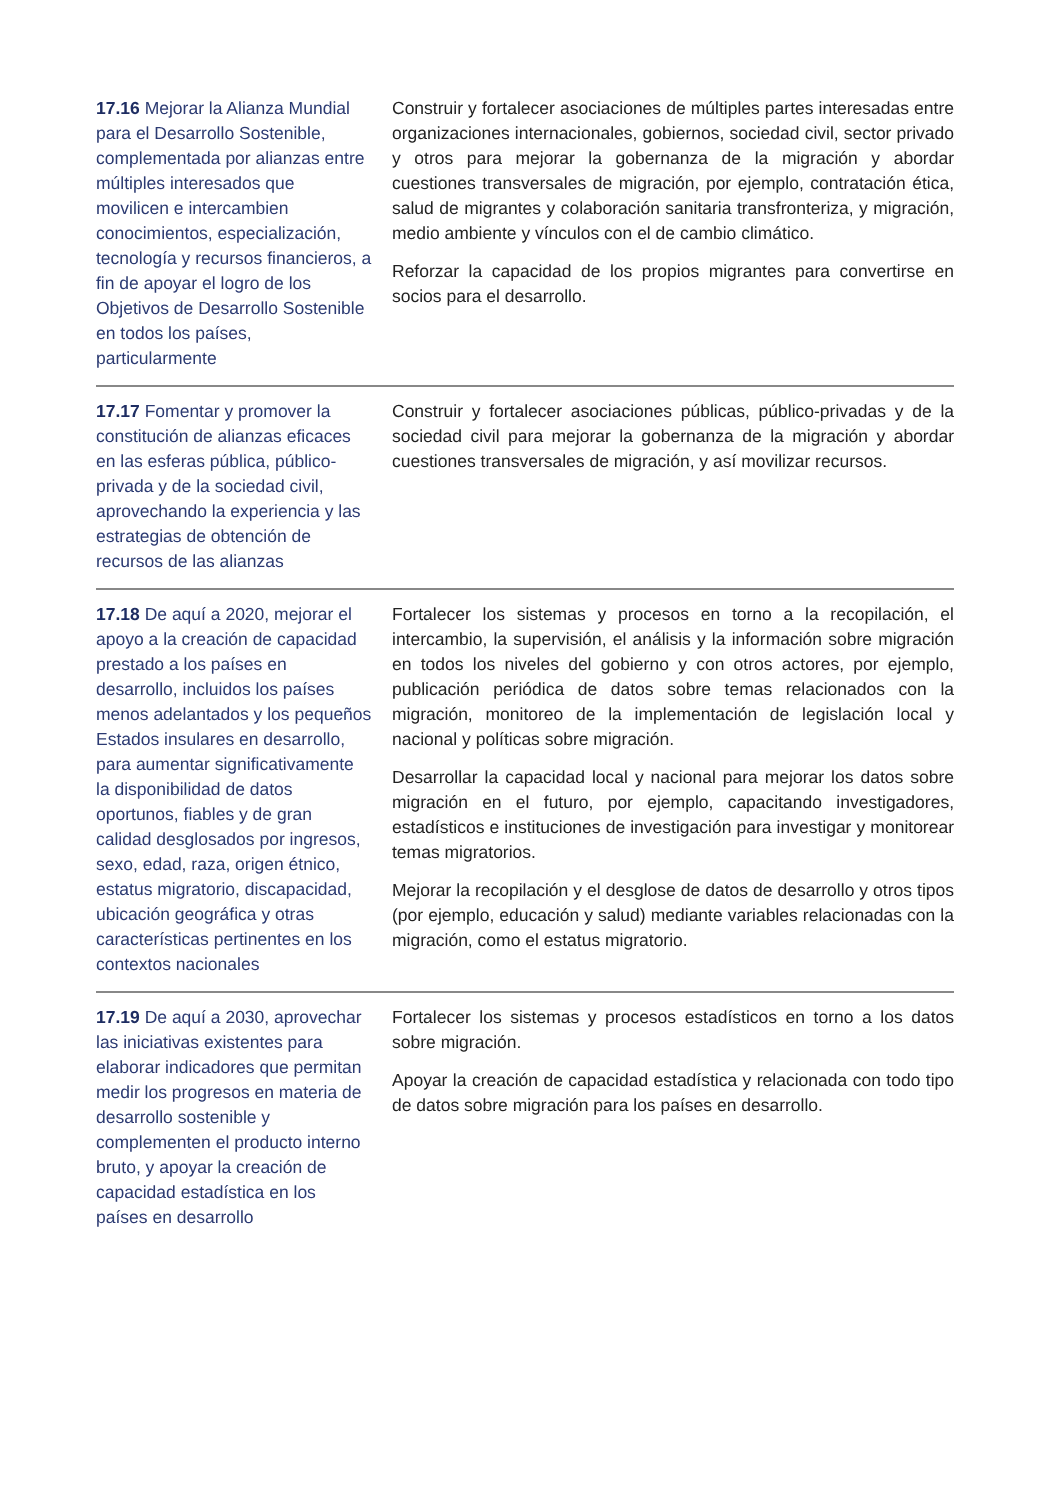| 17.16 Mejorar la Alianza Mundial para el Desarrollo Sostenible, complementada por alianzas entre múltiples interesados que movilicen e intercambien conocimientos, especialización, tecnología y recursos financieros, a fin de apoyar el logro de los Objetivos de Desarrollo Sostenible en todos los países, particularmente | Construir y fortalecer asociaciones de múltiples partes interesadas entre organizaciones internacionales, gobiernos, sociedad civil, sector privado y otros para mejorar la gobernanza de la migración y abordar cuestiones transversales de migración, por ejemplo, contratación ética, salud de migrantes y colaboración sanitaria transfronteriza, y migración, medio ambiente y vínculos con el de cambio climático. Reforzar la capacidad de los propios migrantes para convertirse en socios para el desarrollo. |
| 17.17 Fomentar y promover la constitución de alianzas eficaces en las esferas pública, público-privada y de la sociedad civil, aprovechando la experiencia y las estrategias de obtención de recursos de las alianzas | Construir y fortalecer asociaciones públicas, público-privadas y de la sociedad civil para mejorar la gobernanza de la migración y abordar cuestiones transversales de migración, y así movilizar recursos. |
| 17.18 De aquí a 2020, mejorar el apoyo a la creación de capacidad prestado a los países en desarrollo, incluidos los países menos adelantados y los pequeños Estados insulares en desarrollo, para aumentar significativamente la disponibilidad de datos oportunos, fiables y de gran calidad desglosados por ingresos, sexo, edad, raza, origen étnico, estatus migratorio, discapacidad, ubicación geográfica y otras características pertinentes en los contextos nacionales | Fortalecer los sistemas y procesos en torno a la recopilación, el intercambio, la supervisión, el análisis y la información sobre migración en todos los niveles del gobierno y con otros actores, por ejemplo, publicación periódica de datos sobre temas relacionados con la migración, monitoreo de la implementación de legislación local y nacional y políticas sobre migración. Desarrollar la capacidad local y nacional para mejorar los datos sobre migración en el futuro, por ejemplo, capacitando investigadores, estadísticos e instituciones de investigación para investigar y monitorear temas migratorios. Mejorar la recopilación y el desglose de datos de desarrollo y otros tipos (por ejemplo, educación y salud) mediante variables relacionadas con la migración, como el estatus migratorio. |
| 17.19 De aquí a 2030, aprovechar las iniciativas existentes para elaborar indicadores que permitan medir los progresos en materia de desarrollo sostenible y complementen el producto interno bruto, y apoyar la creación de capacidad estadística en los países en desarrollo | Fortalecer los sistemas y procesos estadísticos en torno a los datos sobre migración. Apoyar la creación de capacidad estadística y relacionada con todo tipo de datos sobre migración para los países en desarrollo. |